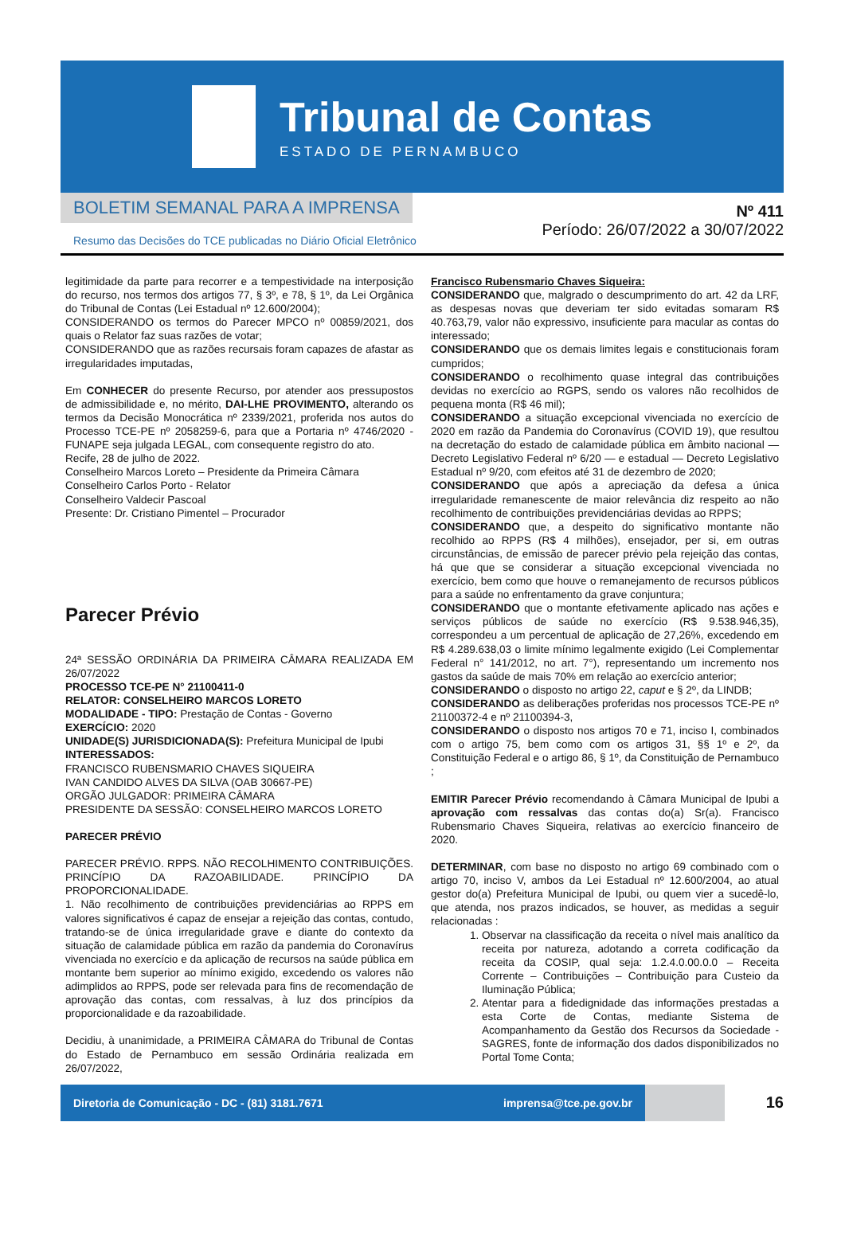Tribunal de Contas
ESTADO DE PERNAMBUCO
BOLETIM SEMANAL PARA A IMPRENSA
Resumo das Decisões do TCE publicadas no Diário Oficial Eletrônico
Nº 411
Período: 26/07/2022 a 30/07/2022
legitimidade da parte para recorrer e a tempestividade na interposição do recurso, nos termos dos artigos 77, § 3º, e 78, § 1º, da Lei Orgânica do Tribunal de Contas (Lei Estadual nº 12.600/2004);
CONSIDERANDO os termos do Parecer MPCO nº 00859/2021, dos quais o Relator faz suas razões de votar;
CONSIDERANDO que as razões recursais foram capazes de afastar as irregularidades imputadas,
Em CONHECER do presente Recurso, por atender aos pressupostos de admissibilidade e, no mérito, DAI-LHE PROVIMENTO, alterando os termos da Decisão Monocrática nº 2339/2021, proferida nos autos do Processo TCE-PE nº 2058259-6, para que a Portaria nº 4746/2020 - FUNAPE seja julgada LEGAL, com consequente registro do ato.
Recife, 28 de julho de 2022.
Conselheiro Marcos Loreto – Presidente da Primeira Câmara
Conselheiro Carlos Porto - Relator
Conselheiro Valdecir Pascoal
Presente: Dr. Cristiano Pimentel – Procurador
Parecer Prévio
24ª SESSÃO ORDINÁRIA DA PRIMEIRA CÂMARA REALIZADA EM 26/07/2022
PROCESSO TCE-PE N° 21100411-0
RELATOR: CONSELHEIRO MARCOS LORETO
MODALIDADE - TIPO: Prestação de Contas - Governo
EXERCÍCIO: 2020
UNIDADE(S) JURISDICIONADA(S): Prefeitura Municipal de Ipubi
INTERESSADOS:
FRANCISCO RUBENSMARIO CHAVES SIQUEIRA
IVAN CANDIDO ALVES DA SILVA (OAB 30667-PE)
ORGÃO JULGADOR: PRIMEIRA CÂMARA
PRESIDENTE DA SESSÃO: CONSELHEIRO MARCOS LORETO
PARECER PRÉVIO
PARECER PRÉVIO. RPPS. NÃO RECOLHIMENTO CONTRIBUIÇÕES. PRINCÍPIO DA RAZOABILIDADE. PRINCÍPIO DA PROPORCIONALIDADE.
1. Não recolhimento de contribuições previdenciárias ao RPPS em valores significativos é capaz de ensejar a rejeição das contas, contudo, tratando-se de única irregularidade grave e diante do contexto da situação de calamidade pública em razão da pandemia do Coronavírus vivenciada no exercício e da aplicação de recursos na saúde pública em montante bem superior ao mínimo exigido, excedendo os valores não adimplidos ao RPPS, pode ser relevada para fins de recomendação de aprovação das contas, com ressalvas, à luz dos princípios da proporcionalidade e da razoabilidade.
Decidiu, à unanimidade, a PRIMEIRA CÂMARA do Tribunal de Contas do Estado de Pernambuco em sessão Ordinária realizada em 26/07/2022,
Francisco Rubensmario Chaves Siqueira:
CONSIDERANDO que, malgrado o descumprimento do art. 42 da LRF, as despesas novas que deveriam ter sido evitadas somaram R$ 40.763,79, valor não expressivo, insuficiente para macular as contas do interessado;
CONSIDERANDO que os demais limites legais e constitucionais foram cumpridos;
CONSIDERANDO o recolhimento quase integral das contribuições devidas no exercício ao RGPS, sendo os valores não recolhidos de pequena monta (R$ 46 mil);
CONSIDERANDO a situação excepcional vivenciada no exercício de 2020 em razão da Pandemia do Coronavírus (COVID 19), que resultou na decretação do estado de calamidade pública em âmbito nacional — Decreto Legislativo Federal nº 6/20 — e estadual — Decreto Legislativo Estadual nº 9/20, com efeitos até 31 de dezembro de 2020;
CONSIDERANDO que após a apreciação da defesa a única irregularidade remanescente de maior relevância diz respeito ao não recolhimento de contribuições previdenciárias devidas ao RPPS;
CONSIDERANDO que, a despeito do significativo montante não recolhido ao RPPS (R$ 4 milhões), ensejador, per si, em outras circunstâncias, de emissão de parecer prévio pela rejeição das contas, há que que se considerar a situação excepcional vivenciada no exercício, bem como que houve o remanejamento de recursos públicos para a saúde no enfrentamento da grave conjuntura;
CONSIDERANDO que o montante efetivamente aplicado nas ações e serviços públicos de saúde no exercício (R$ 9.538.946,35), correspondeu a um percentual de aplicação de 27,26%, excedendo em R$ 4.289.638,03 o limite mínimo legalmente exigido (Lei Complementar Federal n° 141/2012, no art. 7°), representando um incremento nos gastos da saúde de mais 70% em relação ao exercício anterior;
CONSIDERANDO o disposto no artigo 22, caput e § 2º, da LINDB;
CONSIDERANDO as deliberações proferidas nos processos TCE-PE nº 21100372-4 e nº 21100394-3,
CONSIDERANDO o disposto nos artigos 70 e 71, inciso I, combinados com o artigo 75, bem como com os artigos 31, §§ 1º e 2º, da Constituição Federal e o artigo 86, § 1º, da Constituição de Pernambuco ;
EMITIR Parecer Prévio recomendando à Câmara Municipal de Ipubi a aprovação com ressalvas das contas do(a) Sr(a). Francisco Rubensmario Chaves Siqueira, relativas ao exercício financeiro de 2020.
DETERMINAR, com base no disposto no artigo 69 combinado com o artigo 70, inciso V, ambos da Lei Estadual nº 12.600/2004, ao atual gestor do(a) Prefeitura Municipal de Ipubi, ou quem vier a sucedê-lo, que atenda, nos prazos indicados, se houver, as medidas a seguir relacionadas :
1. Observar na classificação da receita o nível mais analítico da receita por natureza, adotando a correta codificação da receita da COSIP, qual seja: 1.2.4.0.00.0.0 – Receita Corrente – Contribuições – Contribuição para Custeio da Iluminação Pública;
2. Atentar para a fidedignidade das informações prestadas a esta Corte de Contas, mediante Sistema de Acompanhamento da Gestão dos Recursos da Sociedade - SAGRES, fonte de informação dos dados disponibilizados no Portal Tome Conta;
Diretoria de Comunicação - DC - (81) 3181.7671 imprensa@tce.pe.gov.br
16